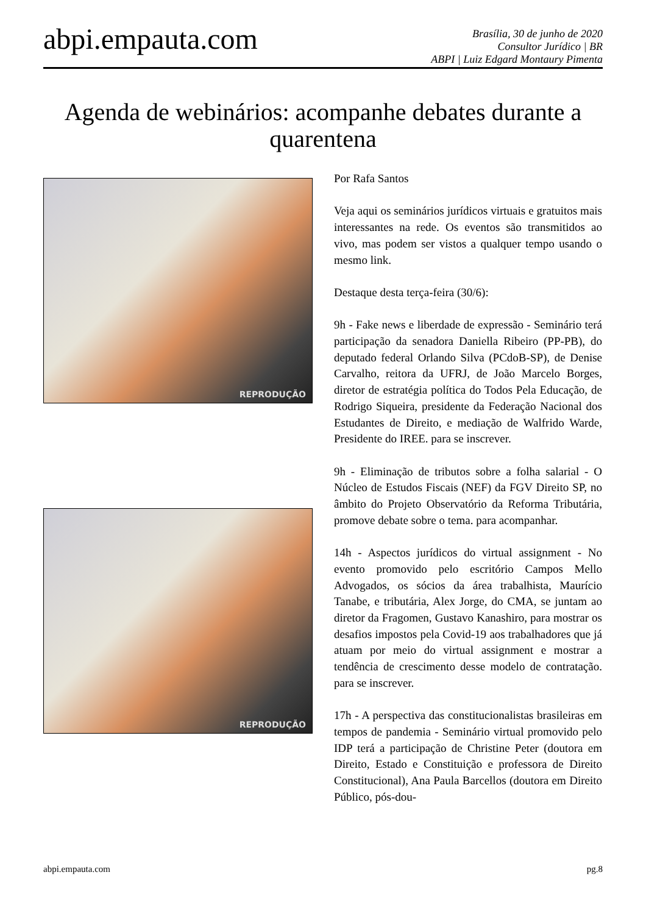abpi.empauta.com
Brasília, 30 de junho de 2020
Consultor Jurídico | BR
ABPI | Luiz Edgard Montaury Pimenta
Agenda de webinários: acompanhe debates durante a quarentena
REPRODUÇÃO
REPRODUÇÃO
Por Rafa Santos
Veja aqui os seminários jurídicos virtuais e gratuitos mais interessantes na rede. Os eventos são transmitidos ao vivo, mas podem ser vistos a qualquer tempo usando o mesmo link.
Destaque desta terça-feira (30/6):
9h - Fake news e liberdade de expressão - Seminário terá participação da senadora Daniella Ribeiro (PP-PB), do deputado federal Orlando Silva (PCdoB-SP), de Denise Carvalho, reitora da UFRJ, de João Marcelo Borges, diretor de estratégia política do Todos Pela Educação, de Rodrigo Siqueira, presidente da Federação Nacional dos Estudantes de Direito, e mediação de Walfrido Warde, Presidente do IREE. para se inscrever.
9h - Eliminação de tributos sobre a folha salarial - O Núcleo de Estudos Fiscais (NEF) da FGV Direito SP, no âmbito do Projeto Observatório da Reforma Tributária, promove debate sobre o tema. para acompanhar.
14h - Aspectos jurídicos do virtual assignment - No evento promovido pelo escritório Campos Mello Advogados, os sócios da área trabalhista, Maurício Tanabe, e tributária, Alex Jorge, do CMA, se juntam ao diretor da Fragomen, Gustavo Kanashiro, para mostrar os desafios impostos pela Covid-19 aos trabalhadores que já atuam por meio do virtual assignment e mostrar a tendência de crescimento desse modelo de contratação. para se inscrever.
17h - A perspectiva das constitucionalistas brasileiras em tempos de pandemia - Seminário virtual promovido pelo IDP terá a participação de Christine Peter (doutora em Direito, Estado e Constituição e professora de Direito Constitucional), Ana Paula Barcellos (doutora em Direito Público, pós-dou-
abpi.empauta.com pg.8